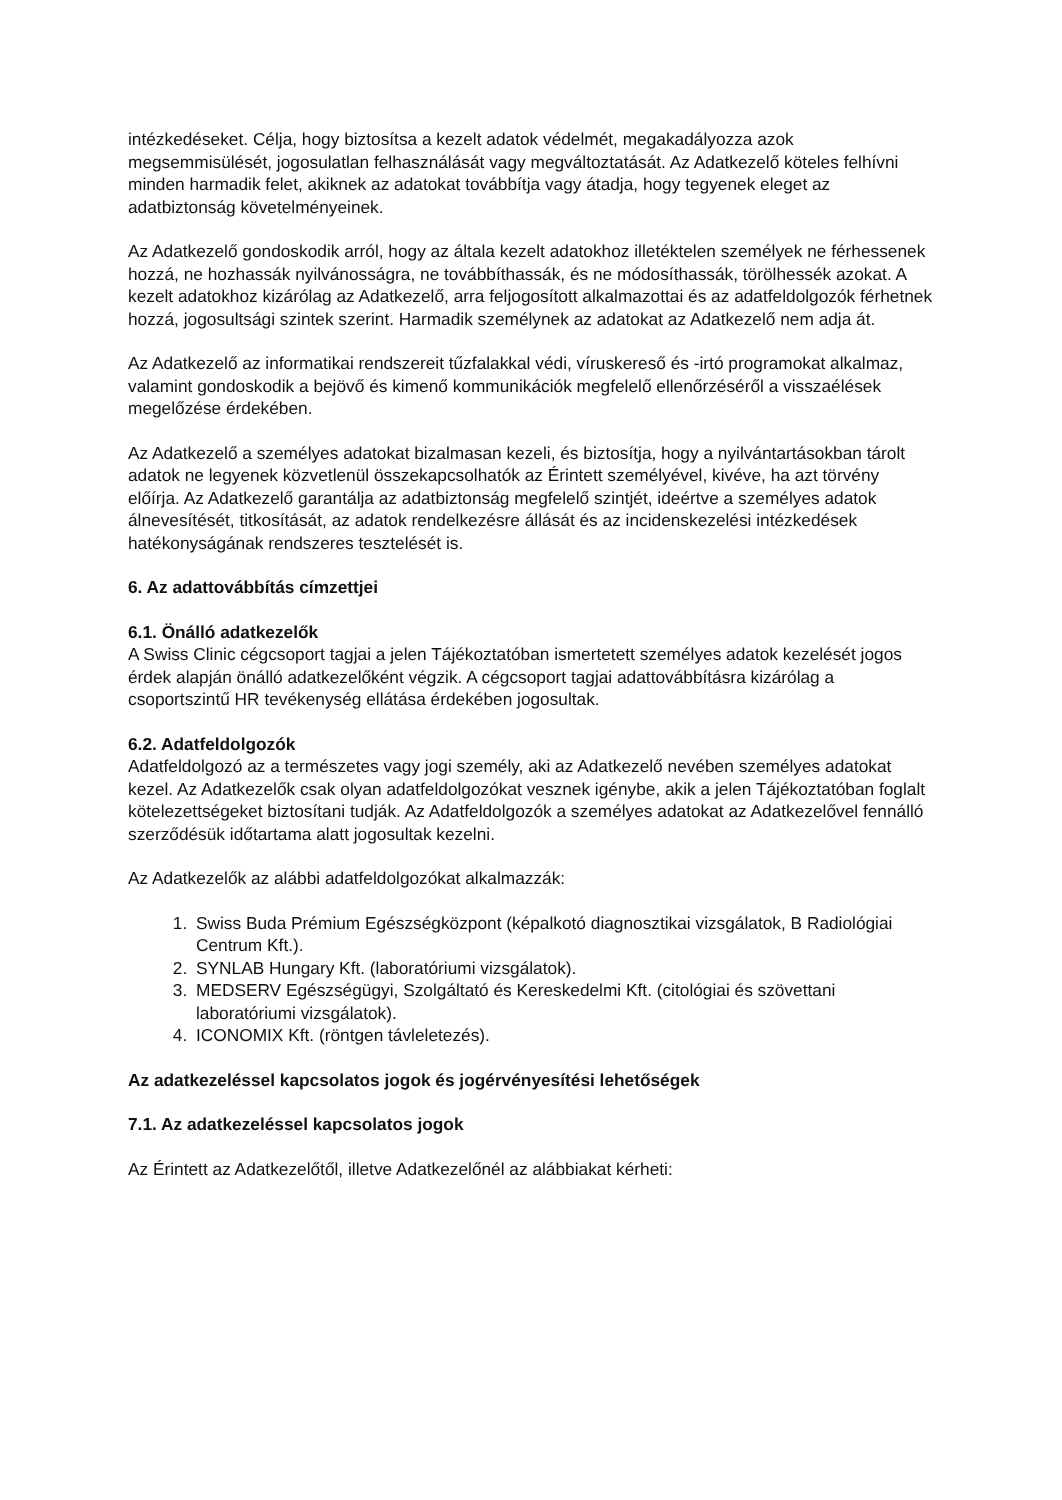intézkedéseket. Célja, hogy biztosítsa a kezelt adatok védelmét, megakadályozza azok megsemmisülését, jogosulatlan felhasználását vagy megváltoztatását. Az Adatkezelő köteles felhívni minden harmadik felet, akiknek az adatokat továbbítja vagy átadja, hogy tegyenek eleget az adatbiztonság követelményeinek.
Az Adatkezelő gondoskodik arról, hogy az általa kezelt adatokhoz illetéktelen személyek ne férhessenek hozzá, ne hozhassák nyilvánosságra, ne továbbíthassák, és ne módosíthassák, törölhessék azokat. A kezelt adatokhoz kizárólag az Adatkezelő, arra feljogosított alkalmazottai és az adatfeldolgozók férhetnek hozzá, jogosultsági szintek szerint. Harmadik személynek az adatokat az Adatkezelő nem adja át.
Az Adatkezelő az informatikai rendszereit tűzfalakkal védi, víruskereső és -irtó programokat alkalmaz, valamint gondoskodik a bejövő és kimenő kommunikációk megfelelő ellenőrzéséről a visszaélések megelőzése érdekében.
Az Adatkezelő a személyes adatokat bizalmasan kezeli, és biztosítja, hogy a nyilvántartásokban tárolt adatok ne legyenek közvetlenül összekapcsolhatók az Érintett személyével, kivéve, ha azt törvény előírja. Az Adatkezelő garantálja az adatbiztonság megfelelő szintjét, ideértve a személyes adatok álnevesítését, titkosítását, az adatok rendelkezésre állását és az incidenskezelési intézkedések hatékonyságának rendszeres tesztelését is.
6. Az adattovábbítás címzettjei
6.1. Önálló adatkezelők
A Swiss Clinic cégcsoport tagjai a jelen Tájékoztatóban ismertetett személyes adatok kezelését jogos érdek alapján önálló adatkezelőként végzik. A cégcsoport tagjai adattovábbításra kizárólag a csoportszintű HR tevékenység ellátása érdekében jogosultak.
6.2. Adatfeldolgozók
Adatfeldolgozó az a természetes vagy jogi személy, aki az Adatkezelő nevében személyes adatokat kezel. Az Adatkezelők csak olyan adatfeldolgozókat vesznek igénybe, akik a jelen Tájékoztatóban foglalt kötelezettségeket biztosítani tudják. Az Adatfeldolgozók a személyes adatokat az Adatkezelővel fennálló szerződésük időtartama alatt jogosultak kezelni.
Az Adatkezelők az alábbi adatfeldolgozókat alkalmazzák:
1. Swiss Buda Prémium Egészségközpont (képalkotó diagnosztikai vizsgálatok, B Radiológiai Centrum Kft.).
2. SYNLAB Hungary Kft. (laboratóriumi vizsgálatok).
3. MEDSERV Egészségügyi, Szolgáltató és Kereskedelmi Kft. (citológiai és szövettani laboratóriumi vizsgálatok).
4. ICONOMIX Kft. (röntgen távleletezés).
Az adatkezeléssel kapcsolatos jogok és jogérvényesítési lehetőségek
7.1. Az adatkezeléssel kapcsolatos jogok
Az Érintett az Adatkezelőtől, illetve Adatkezelőnél az alábbiakat kérheti: